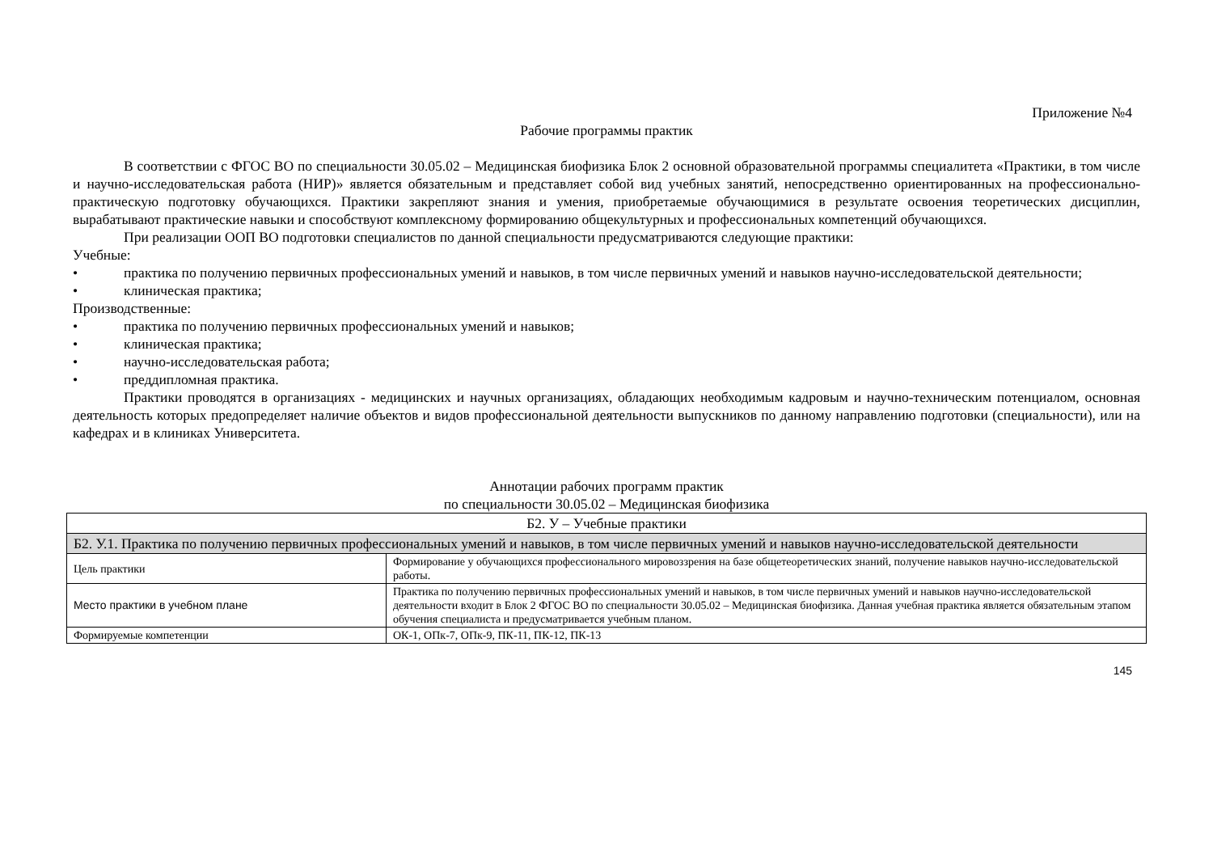Приложение №4
Рабочие программы практик
В соответствии с ФГОС ВО по специальности 30.05.02 – Медицинская биофизика Блок 2 основной образовательной программы специалитета «Практики, в том числе и научно-исследовательская работа (НИР)» является обязательным и представляет собой вид учебных занятий, непосредственно ориентированных на профессионально-практическую подготовку обучающихся. Практики закрепляют знания и умения, приобретаемые обучающимися в результате освоения теоретических дисциплин, вырабатывают практические навыки и способствуют комплексному формированию общекультурных и профессиональных компетенций обучающихся.
При реализации ООП ВО подготовки специалистов по данной специальности предусматриваются следующие практики:
Учебные:
• практика по получению первичных профессиональных умений и навыков, в том числе первичных умений и навыков научно-исследовательской деятельности;
• клиническая практика;
Производственные:
• практика по получению первичных профессиональных умений и навыков;
• клиническая практика;
• научно-исследовательская работа;
• преддипломная практика.
Практики проводятся в организациях - медицинских и научных организациях, обладающих необходимым кадровым и научно-техническим потенциалом, основная деятельность которых предопределяет наличие объектов и видов профессиональной деятельности выпускников по данному направлению подготовки (специальности), или на кафедрах и в клиниках Университета.
Аннотации рабочих программ практик
по специальности 30.05.02 – Медицинская биофизика
| Б2. У – Учебные практики | |
| Б2. У.1. Практика по получению первичных профессиональных умений и навыков, в том числе первичных умений и навыков научно-исследовательской деятельности | |
| Цель практики | Формирование у обучающихся профессионального мировоззрения на базе общетеоретических знаний, получение навыков научно-исследовательской работы. |
| Место практики в учебном плане | Практика по получению первичных профессиональных умений и навыков, в том числе первичных умений и навыков научно-исследовательской деятельности входит в Блок 2 ФГОС ВО по специальности 30.05.02 – Медицинская биофизика. Данная учебная практика является обязательным этапом обучения специалиста и предусматривается учебным планом. |
| Формируемые компетенции | ОК-1, ОПк-7, ОПк-9, ПК-11, ПК-12, ПК-13 |
145